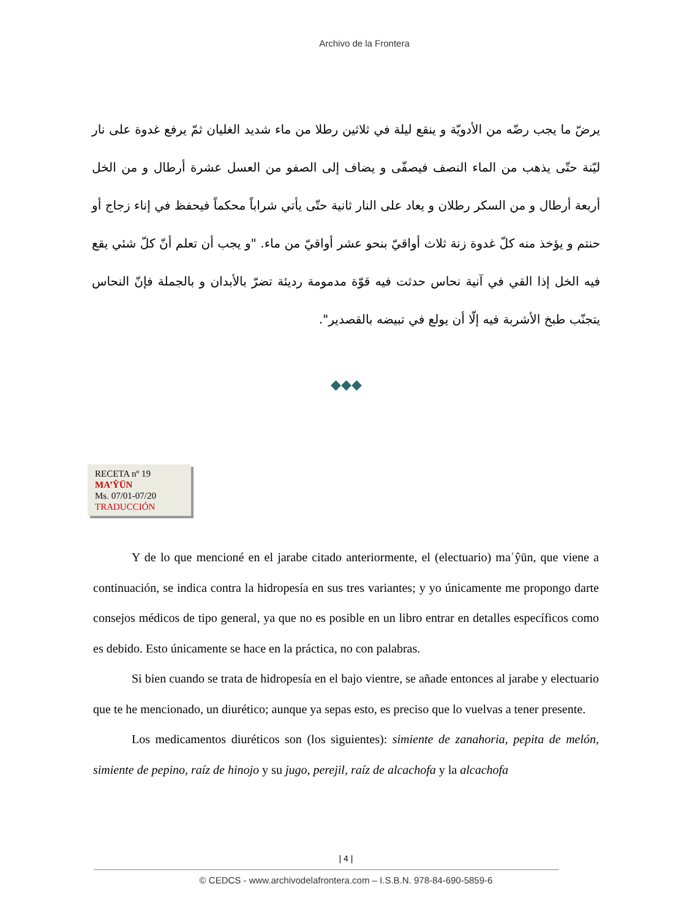Archivo de la Frontera
يرضّ ما يجب رضّه من الأدويّة و ينقع ليلة في ثلاثين رطلا من ماء شديد الغليان ثمّ يرفع غدوة على نار ليّنة حتّى يذهب من الماء النصف فيصفّى و يضاف إلى الصفو من العسل عشرة أرطال و من الخل أربعة أرطال و من السكر رطلان و يعاد على النار ثانية حتّى يأتي شراباً محكماً فيحفظ في إناء زجاج أو حنتم و يؤخذ منه كلّ غدوة زنة ثلاث أواقيّ بنحو عشر أواقيّ من ماء. "و يجب أن تعلم أنّ كلّ شئي يقع فيه الخل إذا القي في آنية نحاس حدثت فيه قوّة مدمومة رديئة تضرّ بالأبدان و بالجملة فإنّ النحاس يتجنّب طبخ الأشربة فيه إلّا أن يولع في تبيضه بالقصدير".
◆◆◆
RECETA nº 19
MA’ŶŪN
Ms. 07/01-07/20
TRADUCCIÓN
Y de lo que mencioné en el jarabe citado anteriormente, el (electuario) maʿŷūn, que viene a continuación, se indica contra la hidropesía en sus tres variantes; y yo únicamente me propongo darte consejos médicos de tipo general, ya que no es posible en un libro entrar en detalles específicos como es debido. Esto únicamente se hace en la práctica, no con palabras.
Si bien cuando se trata de hidropesía en el bajo vientre, se añade entonces al jarabe y electuario que te he mencionado, un diurético; aunque ya sepas esto, es preciso que lo vuelvas a tener presente.
Los medicamentos diuréticos son (los siguientes): simiente de zanahoria, pepita de melón, simiente de pepino, raíz de hinojo y su jugo, perejil, raíz de alcachofa y la alcachofa
| 4 |
© CEDCS - www.archivodelafrontera.com – I.S.B.N. 978-84-690-5859-6